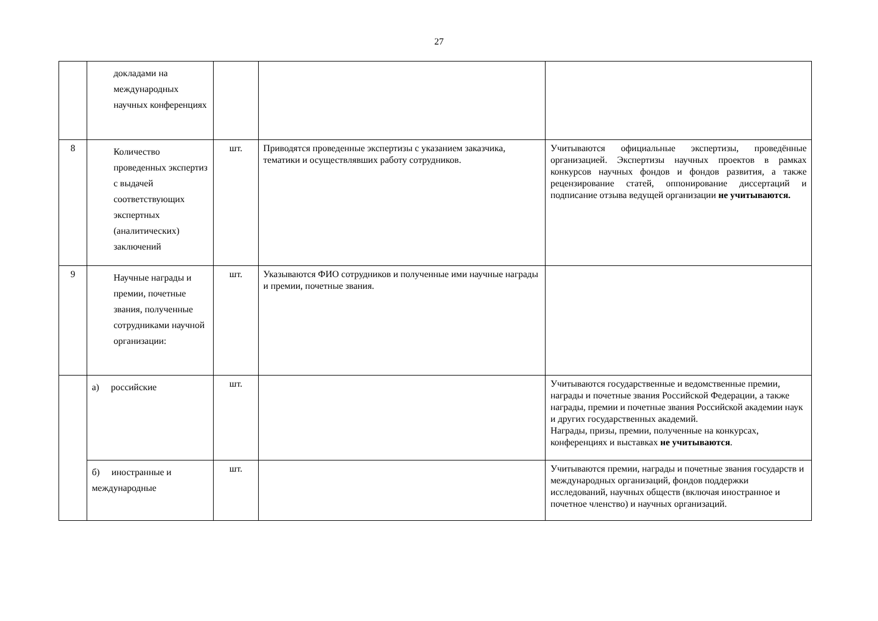27
| | докладами на международных научных конференциях | | | |
| 8 | Количество проведенных экспертиз с выдачей соответствующих экспертных (аналитических) заключений | шт. | Приводятся проведенные экспертизы с указанием заказчика, тематики и осуществлявших работу сотрудников. | Учитываются официальные экспертизы, проведённые организацией. Экспертизы научных проектов в рамках конкурсов научных фондов и фондов развития, а также рецензирование статей, оппонирование диссертаций и подписание отзыва ведущей организации не учитываются. |
| 9 | Научные награды и премии, почетные звания, полученные сотрудниками научной организации: | шт. | Указываются ФИО сотрудников и полученные ими научные награды и премии, почетные звания. | |
| | а) российские | шт. | | Учитываются государственные и ведомственные премии, награды и почетные звания Российской Федерации, а также награды, премии и почетные звания Российской академии наук и других государственных академий. Награды, призы, премии, полученные на конкурсах, конференциях и выставках не учитываются . |
| | б) иностранные и международные | шт. | | Учитываются премии, награды и почетные звания государств и международных организаций, фондов поддержки исследований, научных обществ (включая иностранное и почетное членство) и научных организаций. |